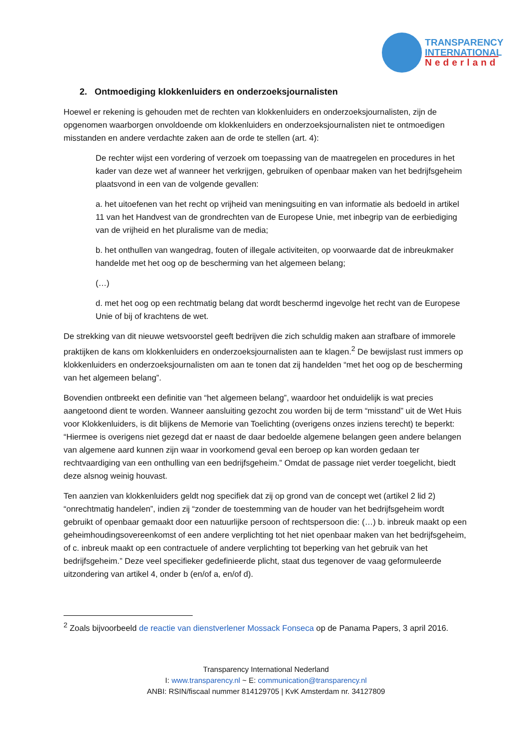TRANSPARENCY
INTERNATIONAL
Nederland
2. Ontmoediging klokkenluiders en onderzoeksjournalisten
Hoewel er rekening is gehouden met de rechten van klokkenluiders en onderzoeksjournalisten, zijn de opgenomen waarborgen onvoldoende om klokkenluiders en onderzoeksjournalisten niet te ontmoedigen misstanden en andere verdachte zaken aan de orde te stellen (art. 4):
De rechter wijst een vordering of verzoek om toepassing van de maatregelen en procedures in het kader van deze wet af wanneer het verkrijgen, gebruiken of openbaar maken van het bedrijfsgeheim plaatsvond in een van de volgende gevallen:
a. het uitoefenen van het recht op vrijheid van meningsuiting en van informatie als bedoeld in artikel 11 van het Handvest van de grondrechten van de Europese Unie, met inbegrip van de eerbiediging van de vrijheid en het pluralisme van de media;
b. het onthullen van wangedrag, fouten of illegale activiteiten, op voorwaarde dat de inbreukmaker handelde met het oog op de bescherming van het algemeen belang;
(…)
d. met het oog op een rechtmatig belang dat wordt beschermd ingevolge het recht van de Europese Unie of bij of krachtens de wet.
De strekking van dit nieuwe wetsvoorstel geeft bedrijven die zich schuldig maken aan strafbare of immorele praktijken de kans om klokkenluiders en onderzoeksjournalisten aan te klagen.<sup>2</sup> De bewijslast rust immers op klokkenluiders en onderzoeksjournalisten om aan te tonen dat zij handelden “met het oog op de bescherming van het algemeen belang”.
Bovendien ontbreekt een definitie van “het algemeen belang”, waardoor het onduidelijk is wat precies aangetoond dient te worden. Wanneer aansluiting gezocht zou worden bij de term “misstand” uit de Wet Huis voor Klokkenluiders, is dit blijkens de Memorie van Toelichting (overigens onzes inziens terecht) te beperkt: “Hiermee is overigens niet gezegd dat er naast de daar bedoelde algemene belangen geen andere belangen van algemene aard kunnen zijn waar in voorkomend geval een beroep op kan worden gedaan ter rechtvaardiging van een onthulling van een bedrijfsgeheim.” Omdat de passage niet verder toegelicht, biedt deze alsnog weinig houvast.
Ten aanzien van klokkenluiders geldt nog specifiek dat zij op grond van de concept wet (artikel 2 lid 2) “onrechtmatig handelen”, indien zij “zonder de toestemming van de houder van het bedrijfsgeheim wordt gebruikt of openbaar gemaakt door een natuurlijke persoon of rechtspersoon die: (…) b. inbreuk maakt op een geheimhoudingsovereenkomst of een andere verplichting tot het niet openbaar maken van het bedrijfsgeheim, of c. inbreuk maakt op een contractuele of andere verplichting tot beperking van het gebruik van het bedrijfsgeheim.” Deze veel specifieker gedefinieerde plicht, staat dus tegenover de vaag geformuleerde uitzondering van artikel 4, onder b (en/of a, en/of d).
<sup>2</sup> Zoals bijvoorbeeld de reactie van dienstverlener Mossack Fonseca op de Panama Papers, 3 april 2016.
Transparency International Nederland
I: www.transparency.nl ~ E: communication@transparency.nl
ANBI: RSIN/fiscaal nummer 814129705 | KvK Amsterdam nr. 34127809